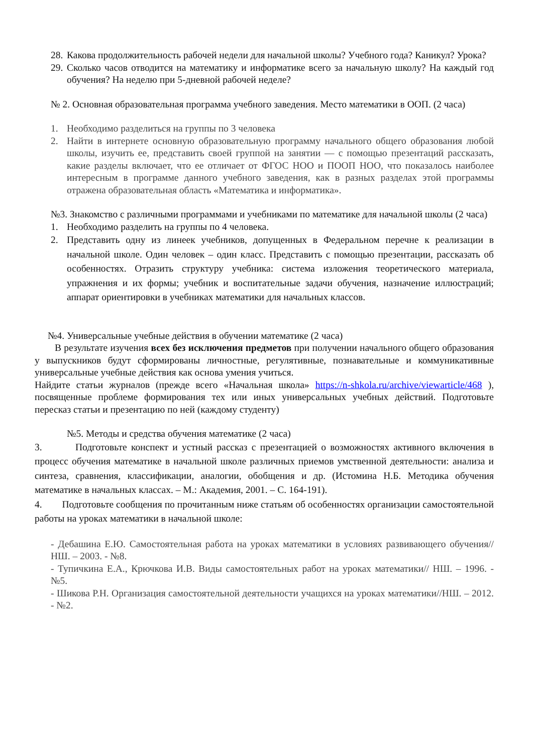28. Какова продолжительность рабочей недели для начальной школы? Учебного года? Каникул? Урока?
29. Сколько часов отводится на математику и информатике всего за начальную школу? На каждый год обучения? На неделю при 5-дневной рабочей неделе?
№ 2. Основная образовательная программа учебного заведения. Место математики в ООП. (2 часа)
1. Необходимо разделиться на группы по 3 человека
2. Найти в интернете основную образовательную программу начального общего образования любой школы, изучить ее, представить своей группой на занятии — с помощью презентаций рассказать, какие разделы включает, что ее отличает от ФГОС НОО и ПООП НОО, что показалось наиболее интересным в программе данного учебного заведения, как в разных разделах этой программы отражена образовательная область «Математика и информатика».
№3. Знакомство с различными программами и учебниками по математике для начальной школы (2 часа)
1. Необходимо разделить на группы по 4 человека.
2. Представить одну из линеек учебников, допущенных в Федеральном перечне к реализации в начальной школе. Один человек – один класс. Представить с помощью презентации, рассказать об особенностях. Отразить структуру учебника: система изложения теоретического материала, упражнения и их формы; учебник и воспитательные задачи обучения, назначение иллюстраций; аппарат ориентировки в учебниках математики для начальных классов.
№4. Универсальные учебные действия в обучении математике (2 часа)
В результате изучения всех без исключения предметов при получении начального общего образования у выпускников будут сформированы личностные, регулятивные, познавательные и коммуникативные универсальные учебные действия как основа умения учиться.
Найдите статьи журналов (прежде всего «Начальная школа» https://n-shkola.ru/archive/viewarticle/468 ), посвященные проблеме формирования тех или иных универсальных учебных действий. Подготовьте пересказ статьи и презентацию по ней (каждому студенту)
№5. Методы и средства обучения математике (2 часа)
3. Подготовьте конспект и устный рассказ с презентацией о возможностях активного включения в процесс обучения математике в начальной школе различных приемов умственной деятельности: анализа и синтеза, сравнения, классификации, аналогии, обобщения и др. (Истомина Н.Б. Методика обучения математике в начальных классах. – М.: Академия, 2001. – С. 164-191).
4. Подготовьте сообщения по прочитанным ниже статьям об особенностях организации самостоятельной работы на уроках математики в начальной школе:
- Дебашина Е.Ю. Самостоятельная работа на уроках математики в условиях развивающего обучения//НШ. – 2003. - №8.
- Тупичкина Е.А., Крючкова И.В. Виды самостоятельных работ на уроках математики// НШ. – 1996. - №5.
- Шикова Р.Н. Организация самостоятельной деятельности учащихся на уроках математики//НШ. – 2012. - №2.